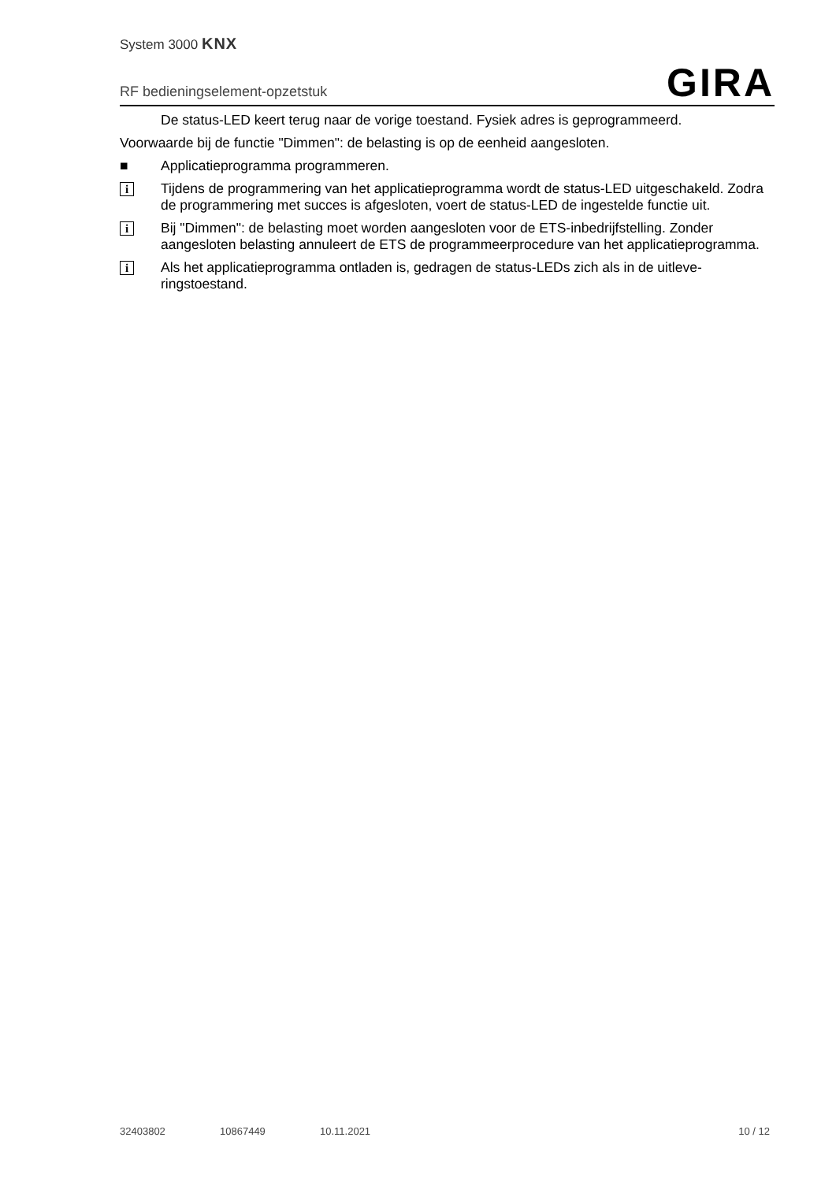System 3000 KNX
RF bedieningselement-opzetstuk GIRA
De status-LED keert terug naar de vorige toestand. Fysiek adres is geprogrammeerd.
Voorwaarde bij de functie "Dimmen": de belasting is op de eenheid aangesloten.
■ Applicatieprogramma programmeren.
i Tijdens de programmering van het applicatieprogramma wordt de status-LED uitgescha­keld. Zodra de programmering met succes is afgesloten, voert de status-LED de ingestel­de functie uit.
i Bij "Dimmen": de belasting moet worden aangesloten voor de ETS-inbedrijfstelling. Zon­der aangesloten belasting annuleert de ETS de programmeerprocedure van het applica­tieprogramma.
i Als het applicatieprogramma ontladen is, gedragen de status-LEDs zich als in de uitleve­ringstoestand.
32403802 10867449 10.11.2021 10 / 12